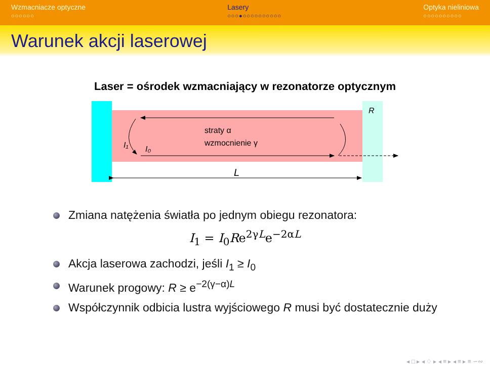Wzmacniacze optyczne
○○○○○○
Lasery
○○○●○○○○○○○○○○
Optyka nieliniowa
○○○○○○○○○○
Warunek akcji laserowej
Laser = ośrodek wzmacniający w rezonatorze optycznym
straty α
wzmocnienie γ
I₁
I₀
R
L
Zmiana natężenia światła po jednym obiegu rezonatora:
I<sub>1</sub> = I<sub>0</sub>Re<sup>2γL</sup>e<sup>−2αL</sup>
Akcja laserowa zachodzi, jeśli I<sub>1</sub> ≥ I<sub>0</sub>
Warunek progowy: R ≥ e<sup>−2(γ−α)L</sup>
Współczynnik odbicia lustra wyjściowego R musi być dostatecznie duży
◂ □ ▸ ◂ ♢ ▸ ◂ ≡ ▸ ◂ ≡ ▸ ≡ ∽∾